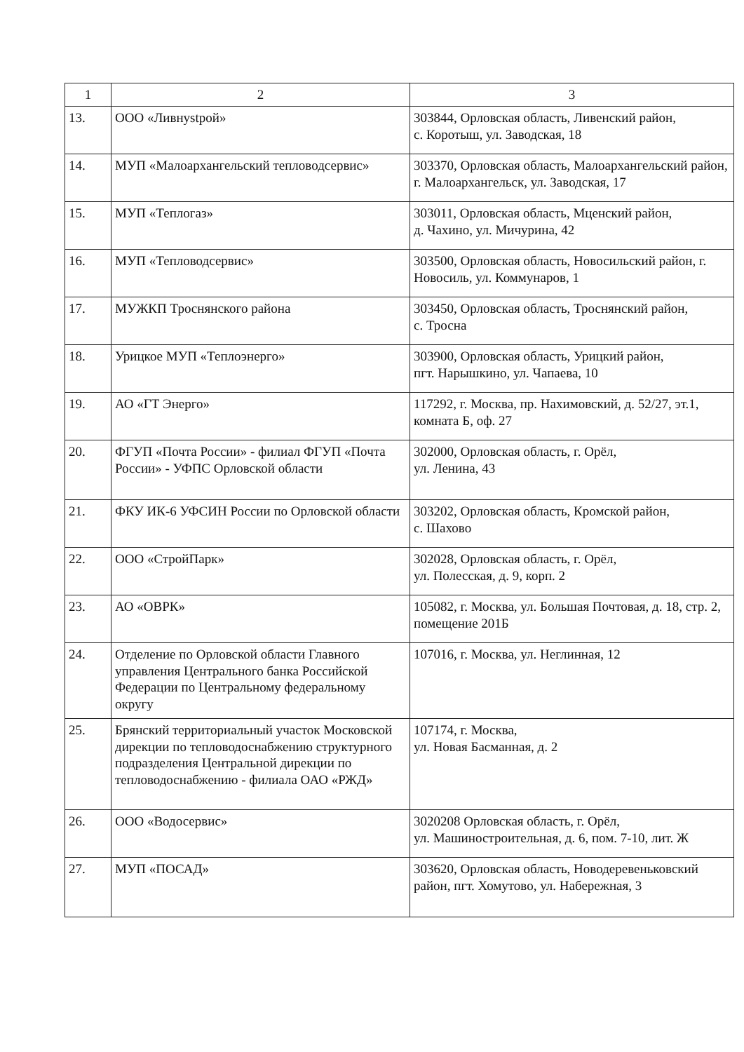| 1 | 2 | 3 |
| --- | --- | --- |
| 13. | ООО «Ливнystрой» | 303844, Орловская область, Ливенский район, с. Коротыш, ул. Заводская, 18 |
| 14. | МУП «Малоархангельский тепловодсервис» | 303370, Орловская область, Малоархангельский район, г. Малоархангельск, ул. Заводская, 17 |
| 15. | МУП «Теплогаз» | 303011, Орловская область, Мценский район, д. Чахино, ул. Мичурина, 42 |
| 16. | МУП «Тепловодсервис» | 303500, Орловская область, Новосильский район, г. Новосиль, ул. Коммунаров, 1 |
| 17. | МУЖКП Троснянского района | 303450, Орловская область, Троснянский район, с. Тросна |
| 18. | Урицкое МУП «Теплоэнерго» | 303900, Орловская область, Урицкий район, пгт. Нарышкино, ул. Чапаева, 10 |
| 19. | АО «ГТ Энерго» | 117292, г. Москва, пр. Нахимовский, д. 52/27, эт.1, комната Б, оф. 27 |
| 20. | ФГУП «Почта России» - филиал ФГУП «Почта России» - УФПС Орловской области | 302000, Орловская область, г. Орёл, ул. Ленина, 43 |
| 21. | ФКУ ИК-6 УФСИН России по Орловской области | 303202, Орловская область, Кромской район, с. Шахово |
| 22. | ООО «СтройПарк» | 302028, Орловская область, г. Орёл, ул. Полесская, д. 9, корп. 2 |
| 23. | АО «ОВРК» | 105082, г. Москва, ул. Большая Почтовая, д. 18, стр. 2, помещение 201Б |
| 24. | Отделение по Орловской области Главного управления Центрального банка Российской Федерации по Центральному федеральному округу | 107016, г. Москва, ул. Неглинная, 12 |
| 25. | Брянский территориальный участок Московской дирекции по тепловодоснабжению структурного подразделения Центральной дирекции по тепловодоснабжению - филиала ОАО «РЖД» | 107174, г. Москва, ул. Новая Басманная, д. 2 |
| 26. | ООО «Водосервис» | 3020208 Орловская область, г. Орёл, ул. Машиностроительная, д. 6, пом. 7-10, лит. Ж |
| 27. | МУП «ПОСАД» | 303620, Орловская область, Новодеревеньковский район, пгт. Хомутово, ул. Набережная, 3 |